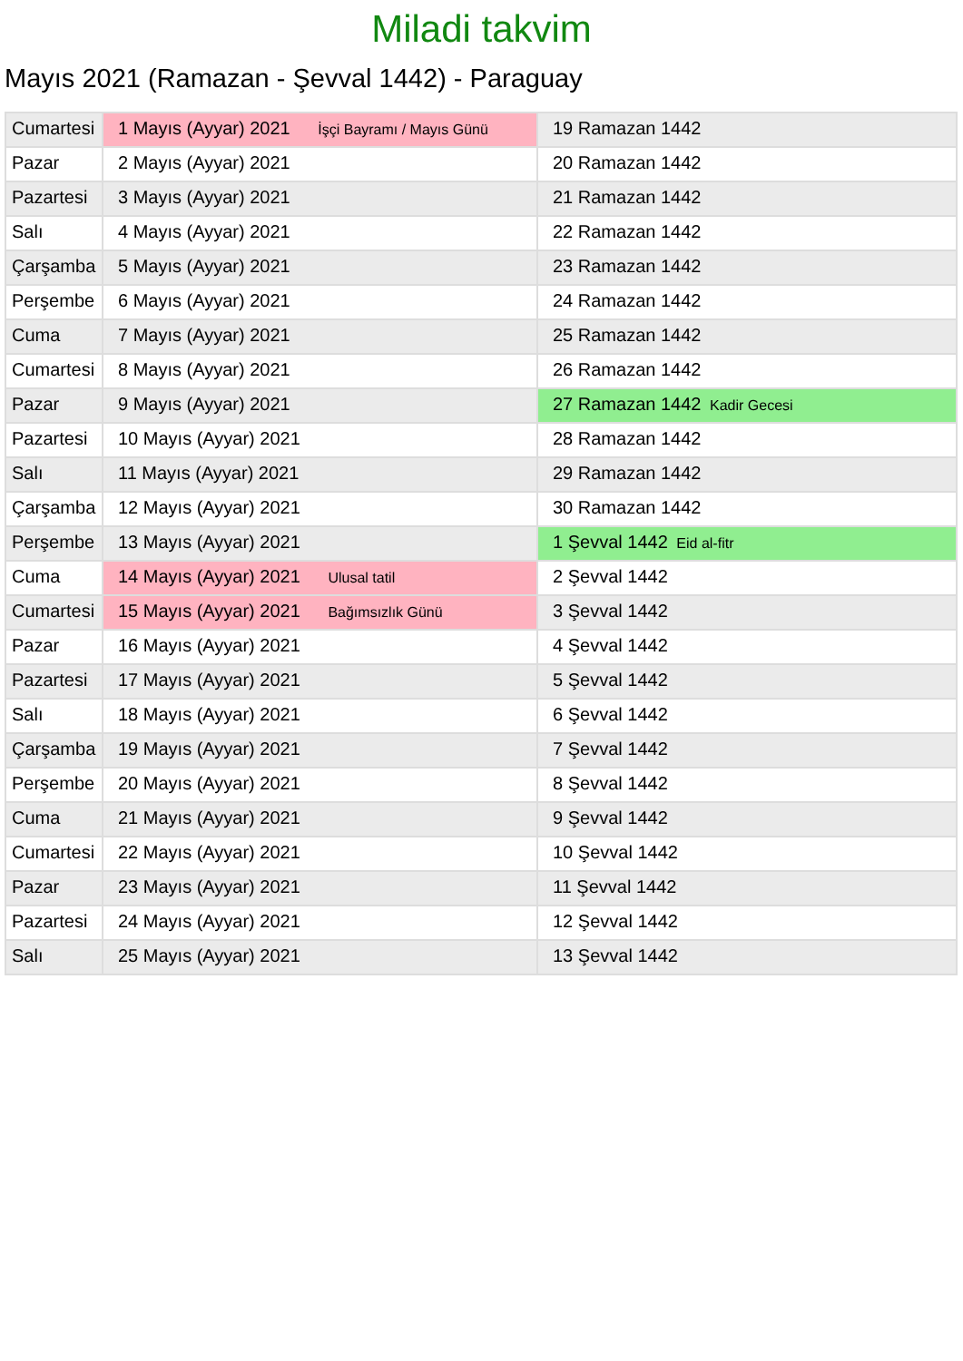Miladi takvim
Mayıs 2021 (Ramazan - Şevval 1442) - Paraguay
| Cumartesi | 1 Mayıs (Ayyar) 2021 İşçi Bayramı / Mayıs Günü | 19 Ramazan 1442 |
| Pazar | 2 Mayıs (Ayyar) 2021 | 20 Ramazan 1442 |
| Pazartesi | 3 Mayıs (Ayyar) 2021 | 21 Ramazan 1442 |
| Salı | 4 Mayıs (Ayyar) 2021 | 22 Ramazan 1442 |
| Çarşamba | 5 Mayıs (Ayyar) 2021 | 23 Ramazan 1442 |
| Perşembe | 6 Mayıs (Ayyar) 2021 | 24 Ramazan 1442 |
| Cuma | 7 Mayıs (Ayyar) 2021 | 25 Ramazan 1442 |
| Cumartesi | 8 Mayıs (Ayyar) 2021 | 26 Ramazan 1442 |
| Pazar | 9 Mayıs (Ayyar) 2021 | 27 Ramazan 1442 Kadir Gecesi |
| Pazartesi | 10 Mayıs (Ayyar) 2021 | 28 Ramazan 1442 |
| Salı | 11 Mayıs (Ayyar) 2021 | 29 Ramazan 1442 |
| Çarşamba | 12 Mayıs (Ayyar) 2021 | 30 Ramazan 1442 |
| Perşembe | 13 Mayıs (Ayyar) 2021 | 1 Şevval 1442 Eid al-fitr |
| Cuma | 14 Mayıs (Ayyar) 2021 Ulusal tatil | 2 Şevval 1442 |
| Cumartesi | 15 Mayıs (Ayyar) 2021 Bağımsızlık Günü | 3 Şevval 1442 |
| Pazar | 16 Mayıs (Ayyar) 2021 | 4 Şevval 1442 |
| Pazartesi | 17 Mayıs (Ayyar) 2021 | 5 Şevval 1442 |
| Salı | 18 Mayıs (Ayyar) 2021 | 6 Şevval 1442 |
| Çarşamba | 19 Mayıs (Ayyar) 2021 | 7 Şevval 1442 |
| Perşembe | 20 Mayıs (Ayyar) 2021 | 8 Şevval 1442 |
| Cuma | 21 Mayıs (Ayyar) 2021 | 9 Şevval 1442 |
| Cumartesi | 22 Mayıs (Ayyar) 2021 | 10 Şevval 1442 |
| Pazar | 23 Mayıs (Ayyar) 2021 | 11 Şevval 1442 |
| Pazartesi | 24 Mayıs (Ayyar) 2021 | 12 Şevval 1442 |
| Salı | 25 Mayıs (Ayyar) 2021 | 13 Şevval 1442 |